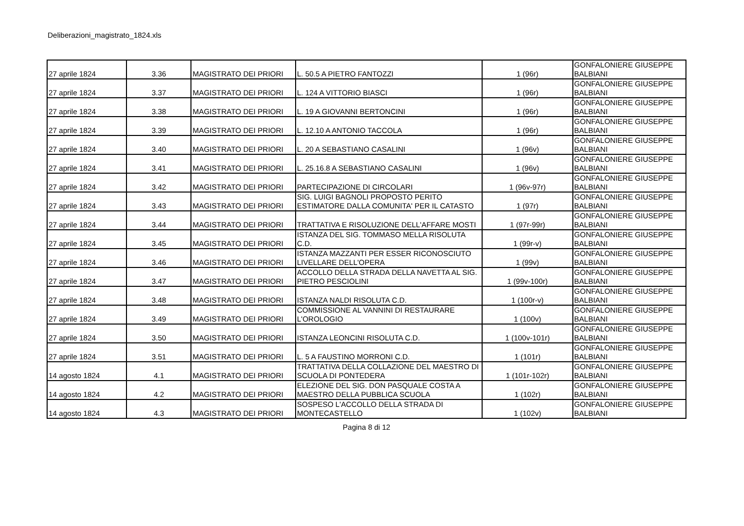Deliberazioni_magistrato_1824.xls
| 27 aprile 1824 | 3.36 | MAGISTRATO DEI PRIORI | L. 50.5 A PIETRO FANTOZZI | 1 (96r) | GONFALONIERE GIUSEPPE BALBIANI |
| 27 aprile 1824 | 3.37 | MAGISTRATO DEI PRIORI | L. 124 A VITTORIO BIASCI | 1 (96r) | GONFALONIERE GIUSEPPE BALBIANI |
| 27 aprile 1824 | 3.38 | MAGISTRATO DEI PRIORI | L. 19 A GIOVANNI BERTONCINI | 1 (96r) | GONFALONIERE GIUSEPPE BALBIANI |
| 27 aprile 1824 | 3.39 | MAGISTRATO DEI PRIORI | L. 12.10 A ANTONIO TACCOLA | 1 (96r) | GONFALONIERE GIUSEPPE BALBIANI |
| 27 aprile 1824 | 3.40 | MAGISTRATO DEI PRIORI | L. 20 A SEBASTIANO CASALINI | 1 (96v) | GONFALONIERE GIUSEPPE BALBIANI |
| 27 aprile 1824 | 3.41 | MAGISTRATO DEI PRIORI | L. 25.16.8 A SEBASTIANO CASALINI | 1 (96v) | GONFALONIERE GIUSEPPE BALBIANI |
| 27 aprile 1824 | 3.42 | MAGISTRATO DEI PRIORI | PARTECIPAZIONE DI CIRCOLARI | 1 (96v-97r) | GONFALONIERE GIUSEPPE BALBIANI |
| 27 aprile 1824 | 3.43 | MAGISTRATO DEI PRIORI | SIG. LUIGI BAGNOLI PROPOSTO PERITO ESTIMATORE DALLA COMUNITA' PER IL CATASTO | 1 (97r) | GONFALONIERE GIUSEPPE BALBIANI |
| 27 aprile 1824 | 3.44 | MAGISTRATO DEI PRIORI | TRATTATIVA E RISOLUZIONE DELL'AFFARE MOSTI | 1 (97r-99r) | GONFALONIERE GIUSEPPE BALBIANI |
| 27 aprile 1824 | 3.45 | MAGISTRATO DEI PRIORI | ISTANZA DEL SIG. TOMMASO MELLA RISOLUTA C.D. | 1 (99r-v) | GONFALONIERE GIUSEPPE BALBIANI |
| 27 aprile 1824 | 3.46 | MAGISTRATO DEI PRIORI | ISTANZA MAZZANTI PER ESSER RICONOSCIUTO LIVELLARE DELL'OPERA | 1 (99v) | GONFALONIERE GIUSEPPE BALBIANI |
| 27 aprile 1824 | 3.47 | MAGISTRATO DEI PRIORI | ACCOLLO DELLA STRADA DELLA NAVETTA AL SIG. PIETRO PESCIOLINI | 1 (99v-100r) | GONFALONIERE GIUSEPPE BALBIANI |
| 27 aprile 1824 | 3.48 | MAGISTRATO DEI PRIORI | ISTANZA NALDI RISOLUTA C.D. | 1 (100r-v) | GONFALONIERE GIUSEPPE BALBIANI |
| 27 aprile 1824 | 3.49 | MAGISTRATO DEI PRIORI | COMMISSIONE AL VANNINI DI RESTAURARE L'OROLOGIO | 1 (100v) | GONFALONIERE GIUSEPPE BALBIANI |
| 27 aprile 1824 | 3.50 | MAGISTRATO DEI PRIORI | ISTANZA LEONCINI RISOLUTA C.D. | 1 (100v-101r) | GONFALONIERE GIUSEPPE BALBIANI |
| 27 aprile 1824 | 3.51 | MAGISTRATO DEI PRIORI | L. 5 A FAUSTINO MORRONI C.D. | 1 (101r) | GONFALONIERE GIUSEPPE BALBIANI |
| 14 agosto 1824 | 4.1 | MAGISTRATO DEI PRIORI | TRATTATIVA DELLA COLLAZIONE DEL MAESTRO DI SCUOLA DI PONTEDERA | 1 (101r-102r) | GONFALONIERE GIUSEPPE BALBIANI |
| 14 agosto 1824 | 4.2 | MAGISTRATO DEI PRIORI | ELEZIONE DEL SIG. DON PASQUALE COSTA A MAESTRO DELLA PUBBLICA SCUOLA | 1 (102r) | GONFALONIERE GIUSEPPE BALBIANI |
| 14 agosto 1824 | 4.3 | MAGISTRATO DEI PRIORI | SOSPESO L'ACCOLLO DELLA STRADA DI MONTECASTELLO | 1 (102v) | GONFALONIERE GIUSEPPE BALBIANI |
Pagina 8 di 12